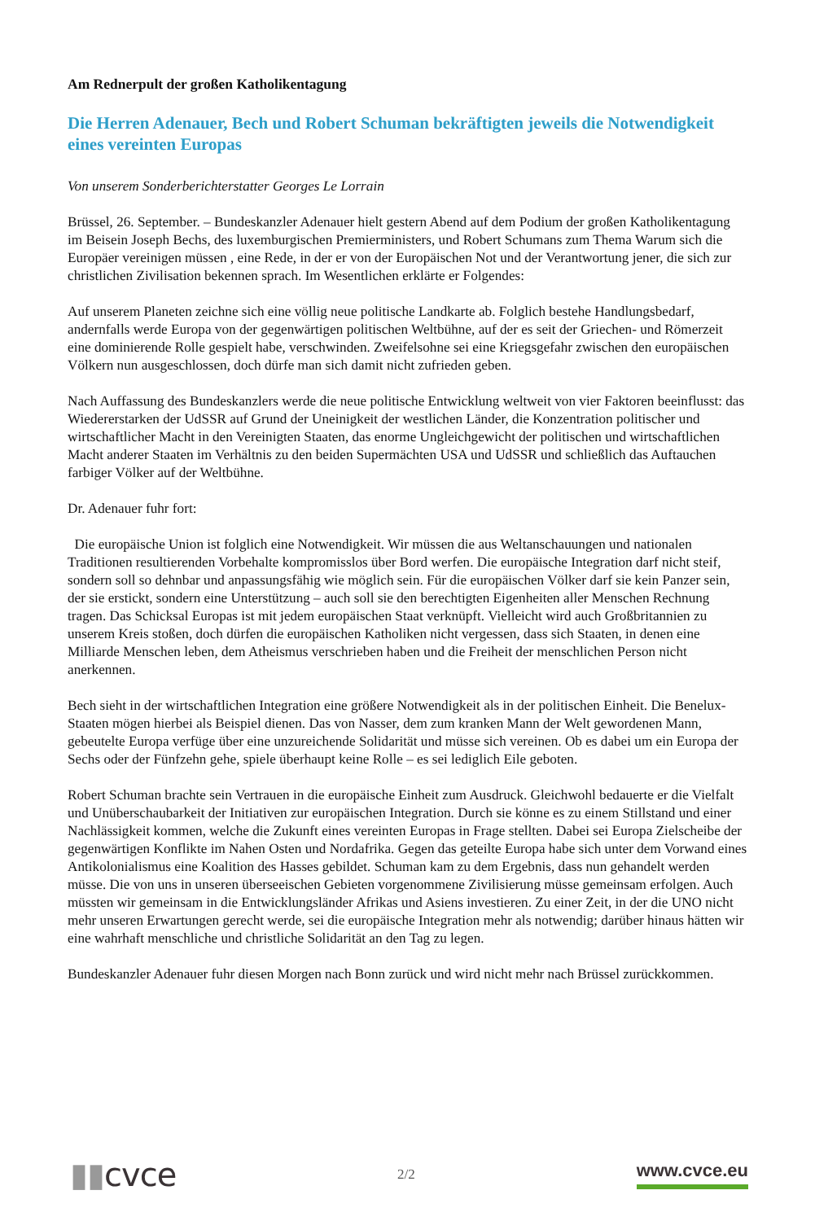Am Rednerpult der großen Katholikentagung
Die Herren Adenauer, Bech und Robert Schuman bekräftigten jeweils die Notwendigkeit eines vereinten Europas
Von unserem Sonderberichterstatter Georges Le Lorrain
Brüssel, 26. September. – Bundeskanzler Adenauer hielt gestern Abend auf dem Podium der großen Katholikentagung im Beisein Joseph Bechs, des luxemburgischen Premierministers, und Robert Schumans zum Thema Warum sich die Europäer vereinigen müssen , eine Rede, in der er von der Europäischen Not und der Verantwortung jener, die sich zur christlichen Zivilisation bekennen sprach. Im Wesentlichen erklärte er Folgendes:
Auf unserem Planeten zeichne sich eine völlig neue politische Landkarte ab. Folglich bestehe Handlungsbedarf, andernfalls werde Europa von der gegenwärtigen politischen Weltbühne, auf der es seit der Griechen- und Römerzeit eine dominierende Rolle gespielt habe, verschwinden. Zweifelsohne sei eine Kriegsgefahr zwischen den europäischen Völkern nun ausgeschlossen, doch dürfe man sich damit nicht zufrieden geben.
Nach Auffassung des Bundeskanzlers werde die neue politische Entwicklung weltweit von vier Faktoren beeinflusst: das Wiedererstarken der UdSSR auf Grund der Uneinigkeit der westlichen Länder, die Konzentration politischer und wirtschaftlicher Macht in den Vereinigten Staaten, das enorme Ungleichgewicht der politischen und wirtschaftlichen Macht anderer Staaten im Verhältnis zu den beiden Supermächten USA und UdSSR und schließlich das Auftauchen farbiger Völker auf der Weltbühne.
Dr. Adenauer fuhr fort:
Die europäische Union ist folglich eine Notwendigkeit. Wir müssen die aus Weltanschauungen und nationalen Traditionen resultierenden Vorbehalte kompromisslos über Bord werfen. Die europäische Integration darf nicht steif, sondern soll so dehnbar und anpassungsfähig wie möglich sein. Für die europäischen Völker darf sie kein Panzer sein, der sie erstickt, sondern eine Unterstützung – auch soll sie den berechtigten Eigenheiten aller Menschen Rechnung tragen. Das Schicksal Europas ist mit jedem europäischen Staat verknüpft. Vielleicht wird auch Großbritannien zu unserem Kreis stoßen, doch dürfen die europäischen Katholiken nicht vergessen, dass sich Staaten, in denen eine Milliarde Menschen leben, dem Atheismus verschrieben haben und die Freiheit der menschlichen Person nicht anerkennen.
Bech sieht in der wirtschaftlichen Integration eine größere Notwendigkeit als in der politischen Einheit. Die Benelux-Staaten mögen hierbei als Beispiel dienen. Das von Nasser, dem zum kranken Mann der Welt gewordenen Mann, gebeutelte Europa verfüge über eine unzureichende Solidarität und müsse sich vereinen. Ob es dabei um ein Europa der Sechs oder der Fünfzehn gehe, spiele überhaupt keine Rolle – es sei lediglich Eile geboten.
Robert Schuman brachte sein Vertrauen in die europäische Einheit zum Ausdruck. Gleichwohl bedauerte er die Vielfalt und Unüberschaubarkeit der Initiativen zur europäischen Integration. Durch sie könne es zu einem Stillstand und einer Nachlässigkeit kommen, welche die Zukunft eines vereinten Europas in Frage stellten. Dabei sei Europa Zielscheibe der gegenwärtigen Konflikte im Nahen Osten und Nordafrika. Gegen das geteilte Europa habe sich unter dem Vorwand eines Antikolonialismus eine Koalition des Hasses gebildet. Schuman kam zu dem Ergebnis, dass nun gehandelt werden müsse. Die von uns in unseren überseeischen Gebieten vorgenommene Zivilisierung müsse gemeinsam erfolgen. Auch müssten wir gemeinsam in die Entwicklungsländer Afrikas und Asiens investieren. Zu einer Zeit, in der die UNO nicht mehr unseren Erwartungen gerecht werde, sei die europäische Integration mehr als notwendig; darüber hinaus hätten wir eine wahrhaft menschliche und christliche Solidarität an den Tag zu legen.
Bundeskanzler Adenauer fuhr diesen Morgen nach Bonn zurück und wird nicht mehr nach Brüssel zurückkommen.
▮▮cvce
2/2
www.cvce.eu